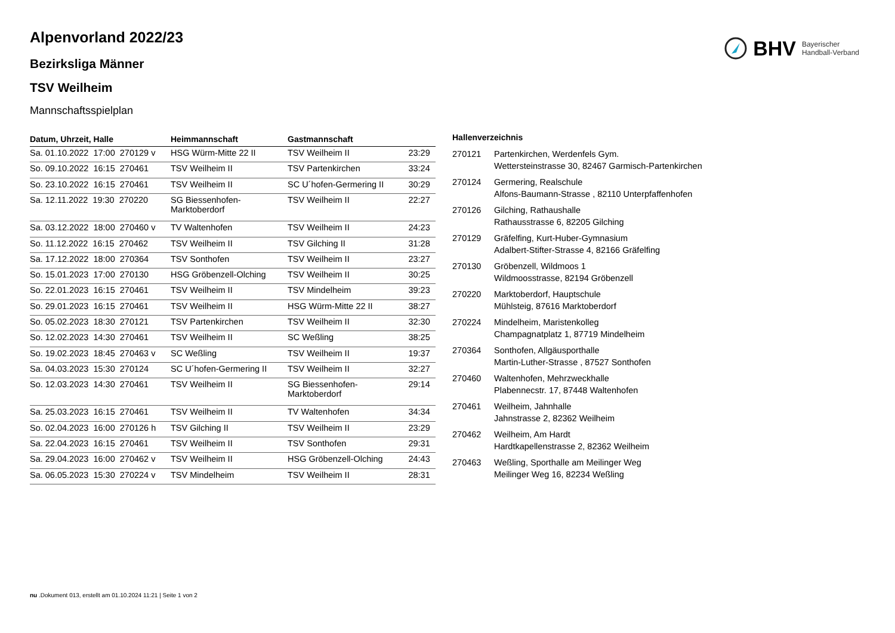BHV Bayerischer
Handball-Verband
Alpenvorland 2022/23
Bezirksliga Männer
TSV Weilheim
Mannschaftsspielplan
| Datum, Uhrzeit, Halle | Heimmannschaft | Gastmannschaft | |
| --- | --- | --- | --- |
| Sa. 01.10.2022 17:00 270129 v | HSG Würm-Mitte 22 II | TSV Weilheim II | 23:29 |
| So. 09.10.2022 16:15 270461 | TSV Weilheim II | TSV Partenkirchen | 33:24 |
| So. 23.10.2022 16:15 270461 | TSV Weilheim II | SC U´hofen-Germering II | 30:29 |
| Sa. 12.11.2022 19:30 270220 | SG Biessenhofen-Marktoberdorf | TSV Weilheim II | 22:27 |
| Sa. 03.12.2022 18:00 270460 v | TV Waltenhofen | TSV Weilheim II | 24:23 |
| So. 11.12.2022 16:15 270462 | TSV Weilheim II | TSV Gilching II | 31:28 |
| Sa. 17.12.2022 18:00 270364 | TSV Sonthofen | TSV Weilheim II | 23:27 |
| So. 15.01.2023 17:00 270130 | HSG Gröbenzell-Olching | TSV Weilheim II | 30:25 |
| So. 22.01.2023 16:15 270461 | TSV Weilheim II | TSV Mindelheim | 39:23 |
| So. 29.01.2023 16:15 270461 | TSV Weilheim II | HSG Würm-Mitte 22 II | 38:27 |
| So. 05.02.2023 18:30 270121 | TSV Partenkirchen | TSV Weilheim II | 32:30 |
| So. 12.02.2023 14:30 270461 | TSV Weilheim II | SC Weßling | 38:25 |
| So. 19.02.2023 18:45 270463 v | SC Weßling | TSV Weilheim II | 19:37 |
| Sa. 04.03.2023 15:30 270124 | SC U´hofen-Germering II | TSV Weilheim II | 32:27 |
| So. 12.03.2023 14:30 270461 | TSV Weilheim II | SG Biessenhofen- Marktoberdorf | 29:14 |
| Sa. 25.03.2023 16:15 270461 | TSV Weilheim II | TV Waltenhofen | 34:34 |
| So. 02.04.2023 16:00 270126 h | TSV Gilching II | TSV Weilheim II | 23:29 |
| Sa. 22.04.2023 16:15 270461 | TSV Weilheim II | TSV Sonthofen | 29:31 |
| Sa. 29.04.2023 16:00 270462 v | TSV Weilheim II | HSG Gröbenzell-Olching | 24:43 |
| Sa. 06.05.2023 15:30 270224 v | TSV Mindelheim | TSV Weilheim II | 28:31 |
| Hallenverzeichnis | |
| --- | --- |
| 270121 | Partenkirchen, Werdenfels Gym. Wettersteinstrasse 30, 82467 Garmisch-Partenkirchen |
| 270124 | Germering, Realschule Alfons-Baumann-Strasse , 82110 Unterpfaffenhofen |
| 270126 | Gilching, Rathaushalle Rathausstrasse 6, 82205 Gilching |
| 270129 | Gräfelfing, Kurt-Huber-Gymnasium Adalbert-Stifter-Strasse 4, 82166 Gräfelfing |
| 270130 | Gröbenzell, Wildmoos 1 Wildmoosstrasse, 82194 Gröbenzell |
| 270220 | Marktoberdorf, Hauptschule Mühlsteig, 87616 Marktoberdorf |
| 270224 | Mindelheim, Maristenkolleg Champagnatplatz 1, 87719 Mindelheim |
| 270364 | Sonthofen, Allgäusporthalle Martin-Luther-Strasse , 87527 Sonthofen |
| 270460 | Waltenhofen, Mehrzweckhalle Plabennecstr. 17, 87448 Waltenhofen |
| 270461 | Weilheim, Jahnhalle Jahnstrasse 2, 82362 Weilheim |
| 270462 | Weilheim, Am Hardt Hardtkapellenstrasse 2, 82362 Weilheim |
| 270463 | Weßling, Sporthalle am Meilinger Weg Meilinger Weg 16, 82234 Weßling |
nu .Dokument 013, erstellt am 01.10.2024 11:21 | Seite 1 von 2